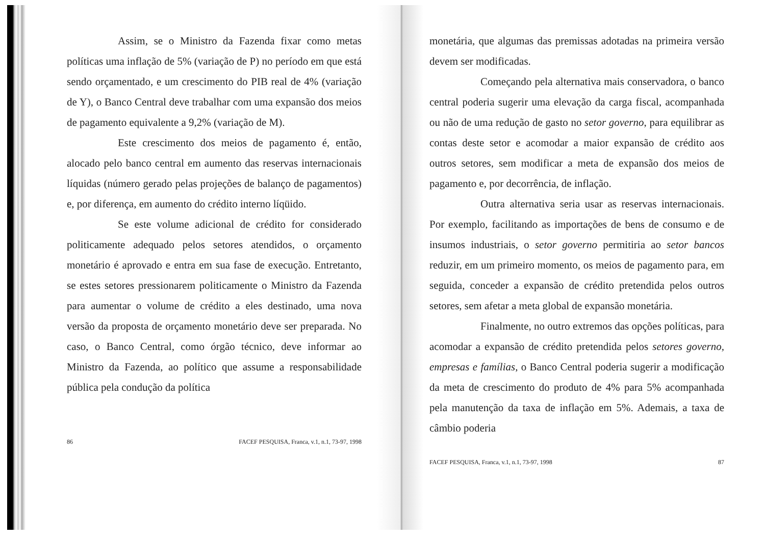Assim, se o Ministro da Fazenda fixar como metas políticas uma inflação de 5% (variação de P) no período em que está sendo orçamentado, e um crescimento do PIB real de 4% (variação de Y), o Banco Central deve trabalhar com uma expansão dos meios de pagamento equivalente a 9,2% (variação de M).
Este crescimento dos meios de pagamento é, então, alocado pelo banco central em aumento das reservas internacionais líquidas (número gerado pelas projeções de balanço de pagamentos) e, por diferença, em aumento do crédito interno líqüido.
Se este volume adicional de crédito for considerado politicamente adequado pelos setores atendidos, o orçamento monetário é aprovado e entra em sua fase de execução. Entretanto, se estes setores pressionarem politicamente o Ministro da Fazenda para aumentar o volume de crédito a eles destinado, uma nova versão da proposta de orçamento monetário deve ser preparada. No caso, o Banco Central, como órgão técnico, deve informar ao Ministro da Fazenda, ao político que assume a responsabilidade pública pela condução da política
86 FACEF PESQUISA, Franca, v.1, n.1, 73-97, 1998
monetária, que algumas das premissas adotadas na primeira versão devem ser modificadas.
Começando pela alternativa mais conservadora, o banco central poderia sugerir uma elevação da carga fiscal, acompanhada ou não de uma redução de gasto no setor governo, para equilibrar as contas deste setor e acomodar a maior expansão de crédito aos outros setores, sem modificar a meta de expansão dos meios de pagamento e, por decorrência, de inflação.
Outra alternativa seria usar as reservas internacionais. Por exemplo, facilitando as importações de bens de consumo e de insumos industriais, o setor governo permitiria ao setor bancos reduzir, em um primeiro momento, os meios de pagamento para, em seguida, conceder a expansão de crédito pretendida pelos outros setores, sem afetar a meta global de expansão monetária.
Finalmente, no outro extremos das opções políticas, para acomodar a expansão de crédito pretendida pelos setores governo, empresas e famílias, o Banco Central poderia sugerir a modificação da meta de crescimento do produto de 4% para 5% acompanhada pela manutenção da taxa de inflação em 5%. Ademais, a taxa de câmbio poderia
FACEF PESQUISA, Franca, v.1, n.1, 73-97, 1998 87